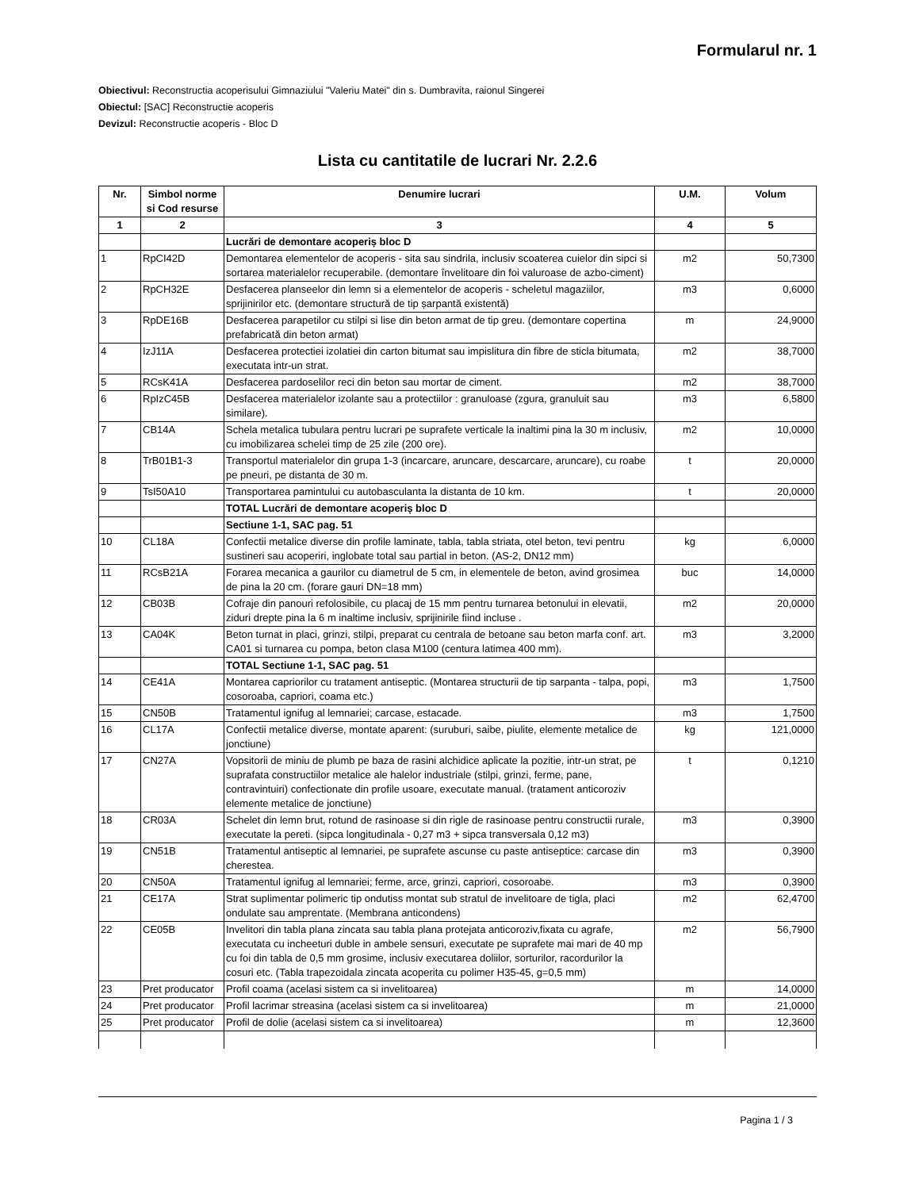Formularul nr. 1
Obiectivul: Reconstructia acoperisului Gimnaziului "Valeriu Matei" din s. Dumbravita, raionul Singerei
Obiectul: [SAC] Reconstructie acoperis
Devizul: Reconstructie acoperis - Bloc D
Lista cu cantitatile de lucrari Nr. 2.2.6
| Nr. | Simbol norme si Cod resurse | Denumire lucrari | U.M. | Volum |
| --- | --- | --- | --- | --- |
| 1 | 2 | 3 | 4 | 5 |
| | | Lucrări de demontare acoperiș bloc D | | |
| 1 | RpCI42D | Demontarea elementelor de acoperis - sita sau sindrila, inclusiv scoaterea cuielor din sipci si sortarea materialelor recuperabile. (demontare învelitoare din foi valuroase de azbo-ciment) | m2 | 50,7300 |
| 2 | RpCH32E | Desfacerea planseelor din lemn si a elementelor de acoperis - scheletul magaziilor, sprijinirilor etc. (demontare structură de tip șarpantă existentă) | m3 | 0,6000 |
| 3 | RpDE16B | Desfacerea parapetilor cu stilpi si lise din beton armat de tip greu. (demontare copertina prefabricată din beton armat) | m | 24,9000 |
| 4 | IzJ11A | Desfacerea protectiei izolatiei din carton bitumat sau impislitura din fibre de sticla bitumata, executata intr-un strat. | m2 | 38,7000 |
| 5 | RCsK41A | Desfacerea pardoselilor reci din beton sau mortar de ciment. | m2 | 38,7000 |
| 6 | RpIzC45B | Desfacerea materialelor izolante sau a protectiilor : granuloase (zgura, granuluit sau similare). | m3 | 6,5800 |
| 7 | CB14A | Schela metalica tubulara pentru lucrari pe suprafete verticale la inaltimi pina la 30 m inclusiv, cu imobilizarea schelei timp de 25 zile (200 ore). | m2 | 10,0000 |
| 8 | TrB01B1-3 | Transportul materialelor din grupa 1-3 (incarcare, aruncare, descarcare, aruncare), cu roabe pe pneuri, pe distanta de 30 m. | t | 20,0000 |
| 9 | TsI50A10 | Transportarea pamintului cu autobasculanta la distanta de 10 km. | t | 20,0000 |
| | | TOTAL Lucrări de demontare acoperiș bloc D | | |
| | | Sectiune 1-1, SAC pag. 51 | | |
| 10 | CL18A | Confectii metalice diverse din profile laminate, tabla, tabla striata, otel beton, tevi pentru sustineri sau acoperiri, inglobate total sau partial in beton. (AS-2, DN12 mm) | kg | 6,0000 |
| 11 | RCsB21A | Forarea mecanica a gaurilor cu diametrul de 5 cm, in elementele de beton, avind grosimea de pina la 20 cm. (forare gauri DN=18 mm) | buc | 14,0000 |
| 12 | CB03B | Cofraje din panouri refolosibile, cu placaj de 15 mm pentru turnarea betonului in elevatii, ziduri drepte pina la 6 m inaltime inclusiv, sprijinirile fiind incluse . | m2 | 20,0000 |
| 13 | CA04K | Beton turnat in placi, grinzi, stilpi, preparat cu centrala de betoane sau beton marfa conf. art. CA01 si turnarea cu pompa, beton clasa M100 (centura latimea 400 mm). | m3 | 3,2000 |
| | | TOTAL Sectiune 1-1, SAC pag. 51 | | |
| 14 | CE41A | Montarea capriorilor cu tratament antiseptic. (Montarea structurii de tip sarpanta - talpa, popi, cosoroaba, capriori, coama etc.) | m3 | 1,7500 |
| 15 | CN50B | Tratamentul ignifug al lemnariei; carcase, estacade. | m3 | 1,7500 |
| 16 | CL17A | Confectii metalice diverse, montate aparent: (suruburi, saibe, piulite, elemente metalice de jonctiune) | kg | 121,0000 |
| 17 | CN27A | Vopsitorii de miniu de plumb pe baza de rasini alchidice aplicate la pozitie, intr-un strat, pe suprafata constructiilor metalice ale halelor industriale (stilpi, grinzi, ferme, pane, contravintuiri) confectionate din profile usoare, executate manual. (tratament anticoroziv elemente metalice de jonctiune) | t | 0,1210 |
| 18 | CR03A | Schelet din lemn brut, rotund de rasinoase si din rigle de rasinoase pentru constructii rurale, executate la pereti. (sipca longitudinala - 0,27 m3 + sipca transversala 0,12 m3) | m3 | 0,3900 |
| 19 | CN51B | Tratamentul antiseptic al lemnariei, pe suprafete ascunse cu paste antiseptice: carcase din cherestea. | m3 | 0,3900 |
| 20 | CN50A | Tratamentul ignifug al lemnariei; ferme, arce, grinzi, capriori, cosoroabe. | m3 | 0,3900 |
| 21 | CE17A | Strat suplimentar polimeric tip ondutiss montat sub stratul de invelitoare de tigla, placi ondulate sau amprentate. (Membrana anticondens) | m2 | 62,4700 |
| 22 | CE05B | Invelitori din tabla plana zincata sau tabla plana protejata anticoroziv,fixata cu agrafe, executata cu incheeturi duble in ambele sensuri, executate pe suprafete mai mari de 40 mp cu foi din tabla de 0,5 mm grosime, inclusiv executarea doliilor, sorturilor, racordurilor la cosuri etc. (Tabla trapezoidala zincata acoperita cu polimer H35-45, g=0,5 mm) | m2 | 56,7900 |
| 23 | Pret producator | Profil coama (acelasi sistem ca si invelitoarea) | m | 14,0000 |
| 24 | Pret producator | Profil lacrimar streasina (acelasi sistem ca si invelitoarea) | m | 21,0000 |
| 25 | Pret producator | Profil de dolie (acelasi sistem ca si invelitoarea) | m | 12,3600 |
Pagina 1 / 3